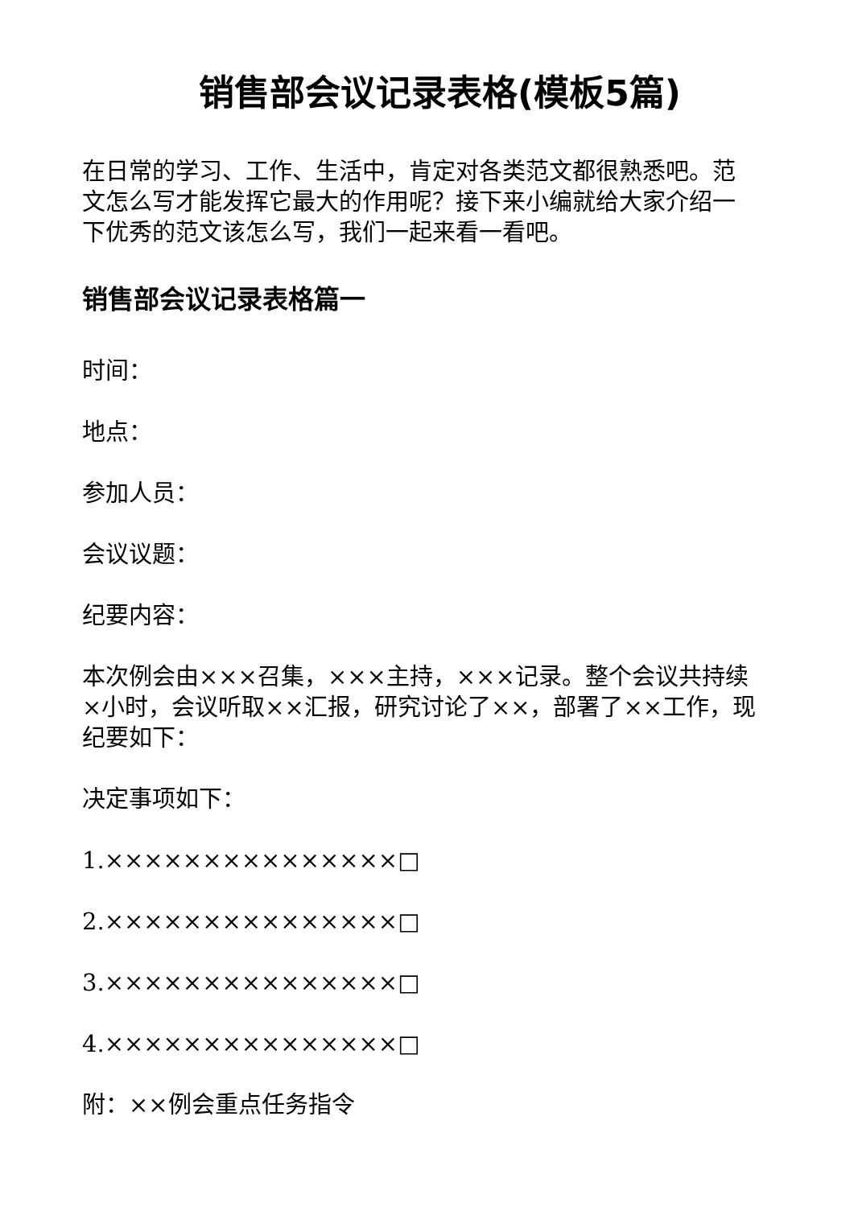销售部会议记录表格(模板5篇)
在日常的学习、工作、生活中，肯定对各类范文都很熟悉吧。范文怎么写才能发挥它最大的作用呢？接下来小编就给大家介绍一下优秀的范文该怎么写，我们一起来看一看吧。
销售部会议记录表格篇一
时间：
地点：
参加人员：
会议议题：
纪要内容：
本次例会由×××召集，×××主持，×××记录。整个会议共持续×小时，会议听取××汇报，研究讨论了××，部署了××工作，现纪要如下：
决定事项如下：
1.×××××××××××××××□
2.×××××××××××××××□
3.×××××××××××××××□
4.×××××××××××××××□
附：××例会重点任务指令